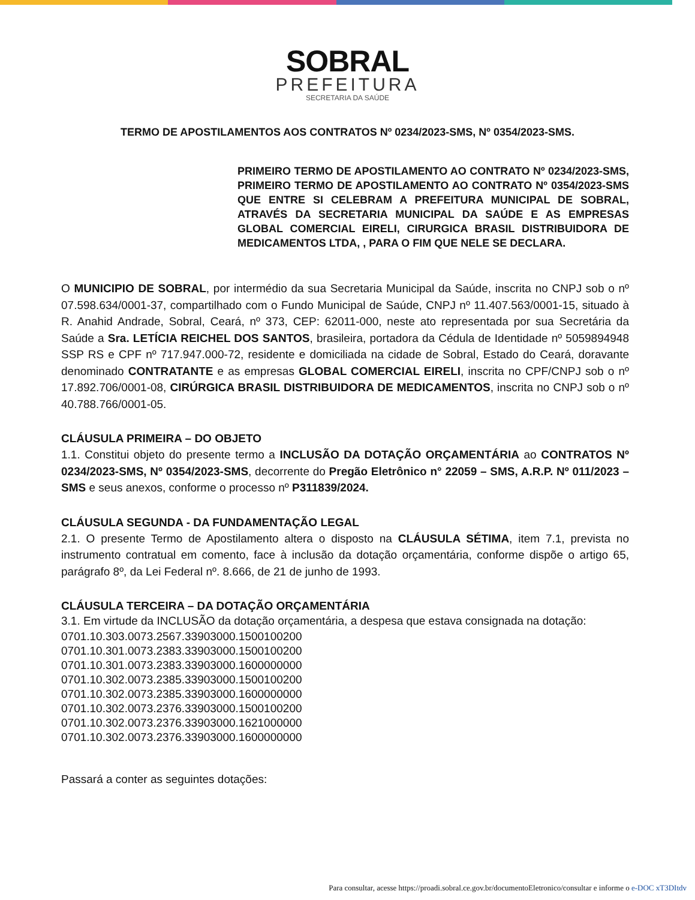SOBRAL
PREFEITURA
SECRETARIA DA SAÚDE
TERMO DE APOSTILAMENTOS AOS CONTRATOS Nº 0234/2023-SMS, Nº 0354/2023-SMS.
PRIMEIRO TERMO DE APOSTILAMENTO AO CONTRATO Nº 0234/2023-SMS, PRIMEIRO TERMO DE APOSTILAMENTO AO CONTRATO Nº 0354/2023-SMS QUE ENTRE SI CELEBRAM A PREFEITURA MUNICIPAL DE SOBRAL, ATRAVÉS DA SECRETARIA MUNICIPAL DA SAÚDE E AS EMPRESAS GLOBAL COMERCIAL EIRELI, CIRURGICA BRASIL DISTRIBUIDORA DE MEDICAMENTOS LTDA, , PARA O FIM QUE NELE SE DECLARA.
O MUNICIPIO DE SOBRAL, por intermédio da sua Secretaria Municipal da Saúde, inscrita no CNPJ sob o nº 07.598.634/0001-37, compartilhado com o Fundo Municipal de Saúde, CNPJ nº 11.407.563/0001-15, situado à R. Anahid Andrade, Sobral, Ceará, nº 373, CEP: 62011-000, neste ato representada por sua Secretária da Saúde a Sra. LETÍCIA REICHEL DOS SANTOS, brasileira, portadora da Cédula de Identidade nº 5059894948 SSP RS e CPF nº 717.947.000-72, residente e domiciliada na cidade de Sobral, Estado do Ceará, doravante denominado CONTRATANTE e as empresas GLOBAL COMERCIAL EIRELI, inscrita no CPF/CNPJ sob o nº 17.892.706/0001-08, CIRÚRGICA BRASIL DISTRIBUIDORA DE MEDICAMENTOS, inscrita no CNPJ sob o nº 40.788.766/0001-05.
CLÁUSULA PRIMEIRA – DO OBJETO
1.1. Constitui objeto do presente termo a INCLUSÃO DA DOTAÇÃO ORÇAMENTÁRIA ao CONTRATOS Nº 0234/2023-SMS, Nº 0354/2023-SMS, decorrente do Pregão Eletrônico n° 22059 – SMS, A.R.P. Nº 011/2023 – SMS e seus anexos, conforme o processo nº P311839/2024.
CLÁUSULA SEGUNDA - DA FUNDAMENTAÇÃO LEGAL
2.1. O presente Termo de Apostilamento altera o disposto na CLÁUSULA SÉTIMA, item 7.1, prevista no instrumento contratual em comento, face à inclusão da dotação orçamentária, conforme dispõe o artigo 65, parágrafo 8º, da Lei Federal nº. 8.666, de 21 de junho de 1993.
CLÁUSULA TERCEIRA – DA DOTAÇÃO ORÇAMENTÁRIA
3.1. Em virtude da INCLUSÃO da dotação orçamentária, a despesa que estava consignada na dotação:
0701.10.303.0073.2567.33903000.1500100200
0701.10.301.0073.2383.33903000.1500100200
0701.10.301.0073.2383.33903000.1600000000
0701.10.302.0073.2385.33903000.1500100200
0701.10.302.0073.2385.33903000.1600000000
0701.10.302.0073.2376.33903000.1500100200
0701.10.302.0073.2376.33903000.1621000000
0701.10.302.0073.2376.33903000.1600000000
Passará a conter as seguintes dotações:
Para consultar, acesse https://proadi.sobral.ce.gov.br/documentoEletronico/consultar e informe o e-DOC xT3DItdv